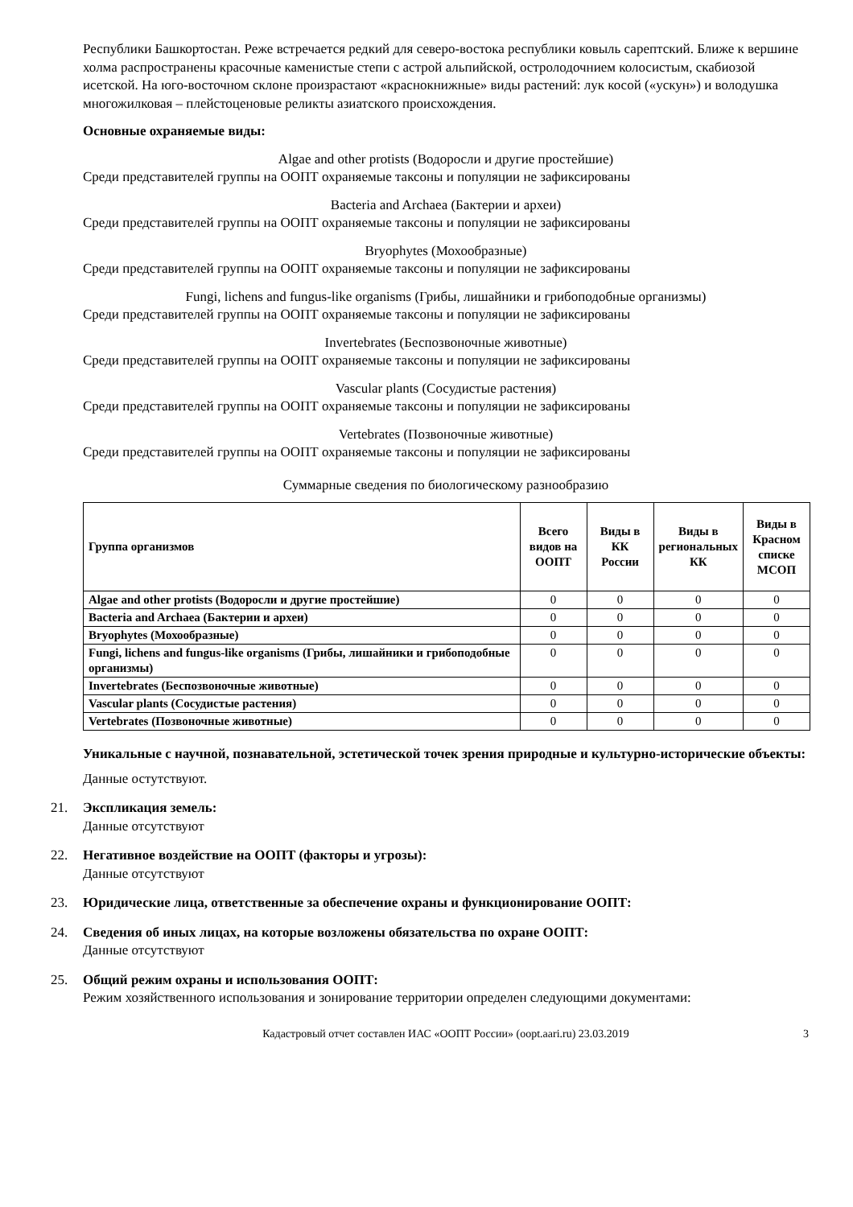Республики Башкортостан. Реже встречается редкий для северо-востока республики ковыль сарептский. Ближе к вершине холма распространены красочные каменистые степи с астрой альпийской, остролодочнием колосистым, скабиозой исетской. На юго-восточном склоне произрастают «краснокнижные» виды растений: лук косой («ускун») и володушка многожилковая – плейстоценовые реликты азиатского происхождения.
Основные охраняемые виды:
Algae and other protists (Водоросли и другие простейшие)
Среди представителей группы на ООПТ охраняемые таксоны и популяции не зафиксированы
Bacteria and Archaea (Бактерии и археи)
Среди представителей группы на ООПТ охраняемые таксоны и популяции не зафиксированы
Bryophytes (Мохообразные)
Среди представителей группы на ООПТ охраняемые таксоны и популяции не зафиксированы
Fungi, lichens and fungus-like organisms (Грибы, лишайники и грибоподобные организмы)
Среди представителей группы на ООПТ охраняемые таксоны и популяции не зафиксированы
Invertebrates (Беспозвоночные животные)
Среди представителей группы на ООПТ охраняемые таксоны и популяции не зафиксированы
Vascular plants (Сосудистые растения)
Среди представителей группы на ООПТ охраняемые таксоны и популяции не зафиксированы
Vertebrates (Позвоночные животные)
Среди представителей группы на ООПТ охраняемые таксоны и популяции не зафиксированы
Суммарные сведения по биологическому разнообразию
| Группа организмов | Всего видов на ООПТ | Виды в КК России | Виды в региональных КК | Виды в Красном списке МСОП |
| --- | --- | --- | --- | --- |
| Algae and other protists (Водоросли и другие простейшие) | 0 | 0 | 0 | 0 |
| Bacteria and Archaea (Бактерии и археи) | 0 | 0 | 0 | 0 |
| Bryophytes (Мохообразные) | 0 | 0 | 0 | 0 |
| Fungi, lichens and fungus-like organisms (Грибы, лишайники и грибоподобные организмы) | 0 | 0 | 0 | 0 |
| Invertebrates (Беспозвоночные животные) | 0 | 0 | 0 | 0 |
| Vascular plants (Сосудистые растения) | 0 | 0 | 0 | 0 |
| Vertebrates (Позвоночные животные) | 0 | 0 | 0 | 0 |
Уникальные с научной, познавательной, эстетической точек зрения природные и культурно-исторические объекты:
Данные остутствуют.
21. Экспликация земель:
Данные отсутствуют
22. Негативное воздействие на ООПТ (факторы и угрозы):
Данные отсутствуют
23. Юридические лица, ответственные за обеспечение охраны и функционирование ООПТ:
24. Сведения об иных лицах, на которые возложены обязательства по охране ООПТ:
Данные отсутствуют
25. Общий режим охраны и использования ООПТ:
Режим хозяйственного использования и зонирование территории определен следующими документами:
Кадастровый отчет составлен ИАС «ООПТ России» (oopt.aari.ru) 23.03.2019 3